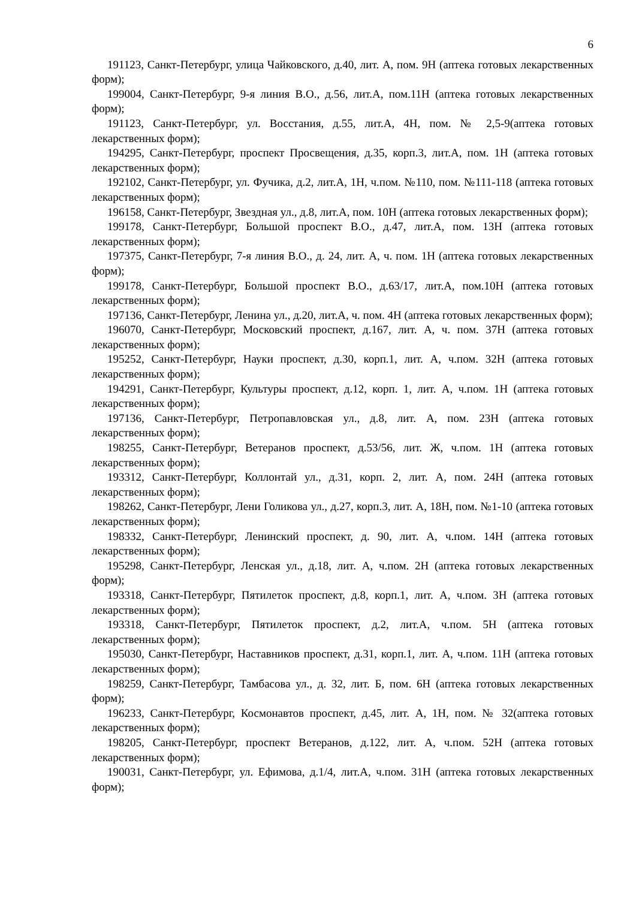6
191123, Санкт-Петербург, улица Чайковского, д.40, лит. А, пом. 9Н (аптека готовых лекарственных форм);
199004, Санкт-Петербург, 9-я линия В.О., д.56, лит.А, пом.11Н (аптека готовых лекарственных форм);
191123, Санкт-Петербург, ул. Восстания, д.55, лит.А, 4Н, пом. № 2,5-9(аптека готовых лекарственных форм);
194295, Санкт-Петербург, проспект Просвещения, д.35, корп.3, лит.А, пом. 1Н (аптека готовых лекарственных форм);
192102, Санкт-Петербург, ул. Фучика, д.2, лит.А, 1Н, ч.пом. №110, пом. №111-118 (аптека готовых лекарственных форм);
196158, Санкт-Петербург, Звездная ул., д.8, лит.А, пом. 10Н (аптека готовых лекарственных форм);
199178, Санкт-Петербург, Большой проспект В.О., д.47, лит.А, пом. 13Н (аптека готовых лекарственных форм);
197375, Санкт-Петербург, 7-я линия В.О., д. 24, лит. А, ч. пом. 1Н (аптека готовых лекарственных форм);
199178, Санкт-Петербург, Большой проспект В.О., д.63/17, лит.А, пом.10Н (аптека готовых лекарственных форм);
197136, Санкт-Петербург, Ленина ул., д.20, лит.А, ч. пом. 4Н (аптека готовых лекарственных форм);
196070, Санкт-Петербург, Московский проспект, д.167, лит. А, ч. пом. 37Н (аптека готовых лекарственных форм);
195252, Санкт-Петербург, Науки проспект, д.30, корп.1, лит. А, ч.пом. 32Н (аптека готовых лекарственных форм);
194291, Санкт-Петербург, Культуры проспект, д.12, корп. 1, лит. А, ч.пом. 1Н (аптека готовых лекарственных форм);
197136, Санкт-Петербург, Петропавловская ул., д.8, лит. А, пом. 23Н (аптека готовых лекарственных форм);
198255, Санкт-Петербург, Ветеранов проспект, д.53/56, лит. Ж, ч.пом. 1Н (аптека готовых лекарственных форм);
193312, Санкт-Петербург, Коллонтай ул., д.31, корп. 2, лит. А, пом. 24Н (аптека готовых лекарственных форм);
198262, Санкт-Петербург, Лени Голикова ул., д.27, корп.3, лит. А, 18Н, пом. №1-10 (аптека готовых лекарственных форм);
198332, Санкт-Петербург, Ленинский проспект, д. 90, лит. А, ч.пом. 14Н (аптека готовых лекарственных форм);
195298, Санкт-Петербург, Ленская ул., д.18, лит. А, ч.пом. 2Н (аптека готовых лекарственных форм);
193318, Санкт-Петербург, Пятилеток проспект, д.8, корп.1, лит. А, ч.пом. 3Н (аптека готовых лекарственных форм);
193318, Санкт-Петербург, Пятилеток проспект, д.2, лит.А, ч.пом. 5Н (аптека готовых лекарственных форм);
195030, Санкт-Петербург, Наставников проспект, д.31, корп.1, лит. А, ч.пом. 11Н (аптека готовых лекарственных форм);
198259, Санкт-Петербург, Тамбасова ул., д. 32, лит. Б, пом. 6Н (аптека готовых лекарственных форм);
196233, Санкт-Петербург, Космонавтов проспект, д.45, лит. А, 1Н, пом. № 32(аптека готовых лекарственных форм);
198205, Санкт-Петербург, проспект Ветеранов, д.122, лит. А, ч.пом. 52Н (аптека готовых лекарственных форм);
190031, Санкт-Петербург, ул. Ефимова, д.1/4, лит.А, ч.пом. 31Н (аптека готовых лекарственных форм);